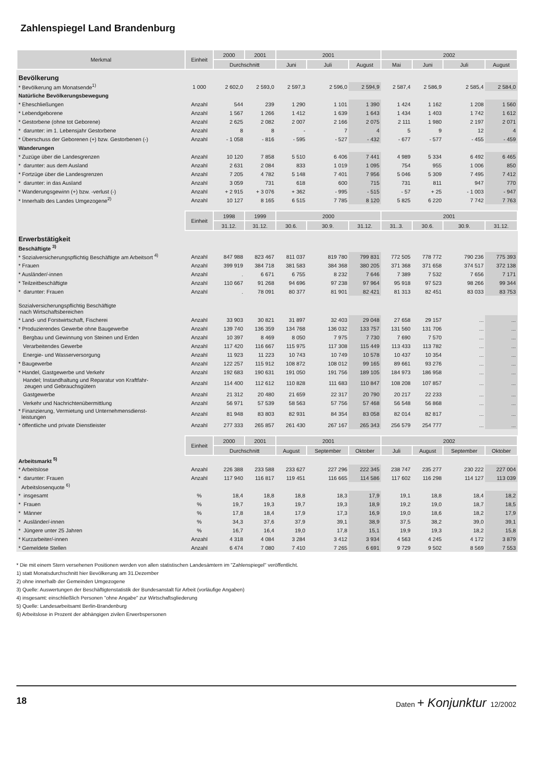Zahlenspiegel Land Brandenburg
| Merkmal | Einheit | 2000 | 2001 | 2001 | | | 2002 | | | |
| --- | --- | --- | --- | --- | --- | --- | --- | --- | --- | --- |
| | | Durchschnitt | | Juni | Juli | August | Mai | Juni | Juli | August |
| Bevölkerung | | | | | | | | | | |
| * Bevölkerung am Monatsende<sup>1)</sup> | 1 000 | 2 602,0 | 2 593,0 | 2 597,3 | 2 596,0 | 2 594,9 | 2 587,4 | 2 586,9 | 2 585,4 | 2 584,0 |
| Natürliche Bevölkerungsbewegung | | | | | | | | | | |
| * Eheschließungen | Anzahl | 544 | 239 | 1 290 | 1 101 | 1 390 | 1 424 | 1 162 | 1 208 | 1 560 |
| * Lebendgeborene | Anzahl | 1 567 | 1 266 | 1 412 | 1 639 | 1 643 | 1 434 | 1 403 | 1 742 | 1 612 |
| * Gestorbene (ohne tot Geborene) | Anzahl | 2 625 | 2 082 | 2 007 | 2 166 | 2 075 | 2 111 | 1 980 | 2 197 | 2 071 |
| * darunter: im 1. Lebensjahr Gestorbene | Anzahl | 8 | 8 | - | 7 | 4 | 5 | 9 | 12 | 4 |
| * Überschuss der Geborenen (+) bzw. Gestorbenen (-) | Anzahl | - 1 058 | - 816 | - 595 | - 527 | - 432 | - 677 | - 577 | - 455 | - 459 |
| Wanderungen | | | | | | | | | | |
| * Zuzüge über die Landesgrenzen | Anzahl | 10 120 | 7 858 | 5 510 | 6 406 | 7 441 | 4 989 | 5 334 | 6 492 | 6 465 |
| * darunter: aus dem Ausland | Anzahl | 2 631 | 2 084 | 833 | 1 019 | 1 095 | 754 | 955 | 1 006 | 850 |
| * Fortzüge über die Landesgrenzen | Anzahl | 7 205 | 4 782 | 5 148 | 7 401 | 7 956 | 5 046 | 5 309 | 7 495 | 7 412 |
| * darunter: in das Ausland | Anzahl | 3 059 | 731 | 618 | 600 | 715 | 731 | 811 | 947 | 770 |
| * Wanderungsgewinn (+) bzw. -verlust (-) | Anzahl | + 2 915 | + 3 076 | + 362 | - 995 | - 515 | - 57 | + 25 | - 1 003 | - 947 |
| * Innerhalb des Landes Umgezogene<sup>2)</sup> | Anzahl | 10 127 | 8 165 | 6 515 | 7 785 | 8 120 | 5 825 | 6 220 | 7 742 | 7 763 |
| | Einheit | 1998 | 1999 | 2000 | | | 2001 | | | |
| | | 31.12. | 31.12. | 30.6. | 30.9. | 31.12. | 31..3. | 30.6. | 30.9. | 31.12. |
| Erwerbstätigkeit | | | | | | | | | | |
| Beschäftigte <sup>3)</sup> | | | | | | | | | | |
| * Sozialversicherungspflichtig Beschäftigte am Arbeitsort <sup>4)</sup> | Anzahl | 847 988 | 823 467 | 811 037 | 819 780 | 799 831 | 772 505 | 778 772 | 790 236 | 775 393 |
| * Frauen | Anzahl | 399 919 | 384 718 | 381 583 | 384 368 | 380 205 | 371 368 | 371 658 | 374 517 | 372 138 |
| * Ausländer/-innen | Anzahl | . | 6 671 | 6 755 | 8 232 | 7 646 | 7 389 | 7 532 | 7 656 | 7 171 |
| * Teilzeitbeschäftigte | Anzahl | 110 667 | 91 268 | 94 696 | 97 238 | 97 964 | 95 918 | 97 523 | 98 266 | 99 344 |
| * darunter: Frauen | Anzahl | . | 78 091 | 80 377 | 81 901 | 82 421 | 81 313 | 82 451 | 83 033 | 83 753 |
| Sozialversicherungspflichtig Beschäftigte nach Wirtschaftsbereichen | | | | | | | | | | |
| * Land- und Forstwirtschaft, Fischerei | Anzahl | 33 903 | 30 821 | 31 897 | 32 403 | 29 048 | 27 658 | 29 157 | ... | ... |
| * Produzierendes Gewerbe ohne Baugewerbe | Anzahl | 139 740 | 136 359 | 134 768 | 136 032 | 133 757 | 131 560 | 131 706 | ... | ... |
| Bergbau und Gewinnung von Steinen und Erden | Anzahl | 10 397 | 8 469 | 8 050 | 7 975 | 7 730 | 7 690 | 7 570 | ... | ... |
| Verarbeitendes Gewerbe | Anzahl | 117 420 | 116 667 | 115 975 | 117 308 | 115 449 | 113 433 | 113 782 | ... | ... |
| Energie- und Wasserversorgung | Anzahl | 11 923 | 11 223 | 10 743 | 10 749 | 10 578 | 10 437 | 10 354 | ... | ... |
| * Baugewerbe | Anzahl | 122 257 | 115 912 | 108 872 | 108 012 | 99 165 | 89 661 | 93 276 | ... | ... |
| * Handel, Gastgewerbe und Verkehr | Anzahl | 192 683 | 190 631 | 191 050 | 191 756 | 189 105 | 184 973 | 186 958 | ... | ... |
| Handel; Instandhaltung und Reparatur von Kraftfahr- zeugen und Gebrauchsgütern | Anzahl | 114 400 | 112 612 | 110 828 | 111 683 | 110 847 | 108 208 | 107 857 | ... | ... |
| Gastgewerbe | Anzahl | 21 312 | 20 480 | 21 659 | 22 317 | 20 790 | 20 217 | 22 233 | ... | ... |
| Verkehr und Nachrichtenübermittlung | Anzahl | 56 971 | 57 539 | 58 563 | 57 756 | 57 468 | 56 548 | 56 868 | ... | ... |
| * Finanzierung, Vermietung und Unternehmensdienst- leistungen | Anzahl | 81 948 | 83 803 | 82 931 | 84 354 | 83 058 | 82 014 | 82 817 | ... | ... |
| * öffentliche und private Dienstleister | Anzahl | 277 333 | 265 857 | 261 430 | 267 167 | 265 343 | 256 579 | 254 777 | ... | ... |
| | Einheit | 2000 | 2001 | 2001 | | | 2002 | | | |
| | | Durchschnitt | | August | September | Oktober | Juli | August | September | Oktober |
| Arbeitsmarkt <sup>5)</sup> | | | | | | | | | | |
| * Arbeitslose | Anzahl | 226 388 | 233 588 | 233 627 | 227 296 | 222 345 | 238 747 | 235 277 | 230 222 | 227 004 |
| * darunter: Frauen | Anzahl | 117 940 | 116 817 | 119 451 | 116 665 | 114 586 | 117 602 | 116 298 | 114 127 | 113 039 |
| Arbeitslosenquote <sup>6)</sup> | | | | | | | | | | |
| * insgesamt | % | 18,4 | 18,8 | 18,8 | 18,3 | 17,9 | 19,1 | 18,8 | 18,4 | 18,2 |
| * Frauen | % | 19,7 | 19,3 | 19,7 | 19,3 | 18,9 | 19,2 | 19,0 | 18,7 | 18,5 |
| * Männer | % | 17,8 | 18,4 | 17,9 | 17,3 | 16,9 | 19,0 | 18,6 | 18,2 | 17,9 |
| * Ausländer/-innen | % | 34,3 | 37,6 | 37,9 | 39,1 | 38,9 | 37,5 | 38,2 | 39,0 | 39,1 |
| * Jüngere unter 25 Jahren | % | 16,7 | 16,4 | 19,0 | 17,8 | 15,1 | 19,9 | 19,3 | 18,2 | 15,8 |
| * Kurzarbeiter/-innen | Anzahl | 4 318 | 4 084 | 3 284 | 3 412 | 3 934 | 4 563 | 4 245 | 4 172 | 3 879 |
| * Gemeldete Stellen | Anzahl | 6 474 | 7 080 | 7 410 | 7 265 | 6 691 | 9 729 | 9 502 | 8 569 | 7 553 |
* Die mit einem Stern versehenen Positionen werden von allen statistischen Landesämtern im "Zahlenspiegel" veröffentlicht.
1) statt Monatsdurchschnitt hier Bevölkerung am 31.Dezember
2) ohne innerhalb der Gemeinden Umgezogene
3) Quelle: Auswertungen der Beschäftigtenstatistik der Bundesanstalt für Arbeit (vorläufige Angaben)
4) insgesamt: einschließlich Personen "ohne Angabe" zur Wirtschaftsgliederung
5) Quelle: Landesarbeitsamt Berlin-Brandenburg
6) Arbeitslose in Prozent der abhängigen zivilen Erwerbspersonen
18 Daten + Konjunktur 12/2002